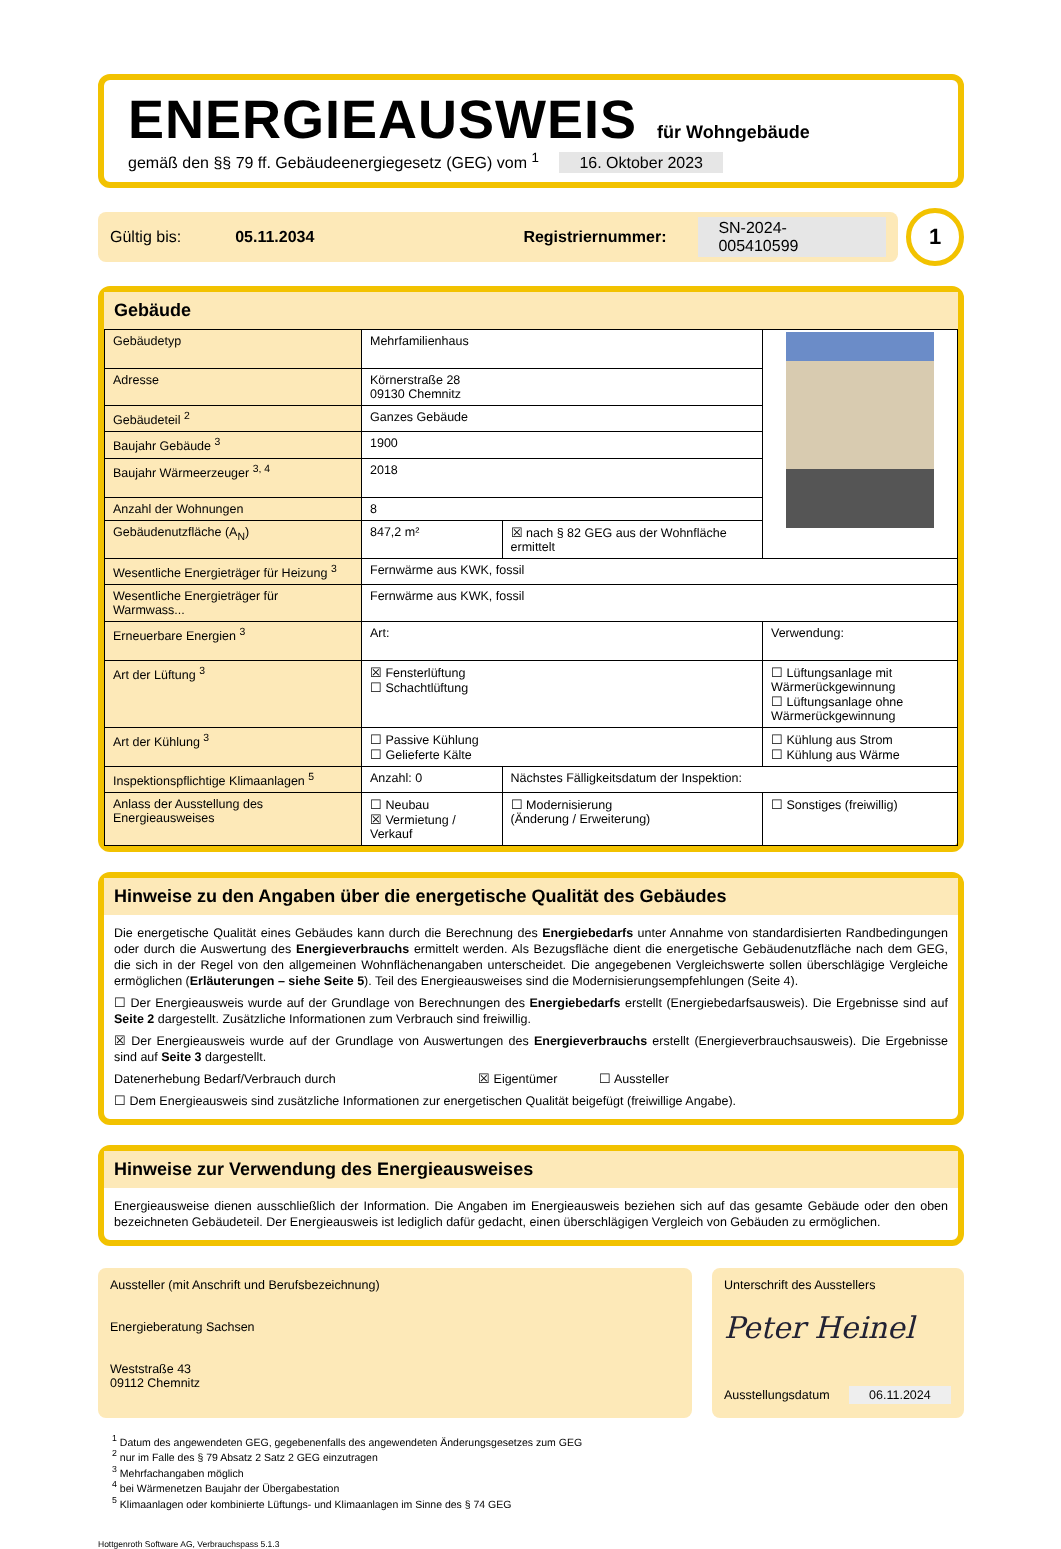ENERGIEAUSWEIS für Wohngebäude
gemäß den §§ 79 ff. Gebäudeenergiegesetz (GEG) vom <sup>1</sup> 16. Oktober 2023
Gültig bis: 05.11.2034 Registriernummer: SN-2024-005410599
1
Gebäude
| Gebäudetyp | Mehrfamilienhaus | | |
| Adresse | Körnerstraße 28 09130 Chemnitz | | |
| Gebäudeteil <sup>2</sup> | Ganzes Gebäude | | |
| Baujahr Gebäude <sup>3</sup> | 1900 | | |
| Baujahr Wärmeerzeuger <sup>3, 4</sup> | 2018 | | |
| Anzahl der Wohnungen | 8 | | |
| Gebäudenutzfläche (A<sub>N</sub>) | 847,2 m² | ☒ nach § 82 GEG aus der Wohnfläche ermittelt | |
| Wesentliche Energieträger für Heizung <sup>3</sup> | Fernwärme aus KWK, fossil | | |
| Wesentliche Energieträger für Warmwass... | Fernwärme aus KWK, fossil | | |
| Erneuerbare Energien <sup>3</sup> | Art: | | Verwendung: |
| Art der Lüftung <sup>3</sup> | ☒ Fensterlüftung ☐ Schachtlüftung | | ☐ Lüftungsanlage mit Wärmerückgewinnung ☐ Lüftungsanlage ohne Wärmerückgewinnung |
| Art der Kühlung <sup>3</sup> | ☐ Passive Kühlung ☐ Gelieferte Kälte | | ☐ Kühlung aus Strom ☐ Kühlung aus Wärme |
| Inspektionspflichtige Klimaanlagen <sup>5</sup> | Anzahl: 0 | Nächstes Fälligkeitsdatum der Inspektion: | |
| Anlass der Ausstellung des Energieausweises | ☐ Neubau ☒ Vermietung / Verkauf | ☐ Modernisierung (Änderung / Erweiterung) | ☐ Sonstiges (freiwillig) |
Hinweise zu den Angaben über die energetische Qualität des Gebäudes
Die energetische Qualität eines Gebäudes kann durch die Berechnung des Energiebedarfs unter Annahme von standardisierten Randbedingungen oder durch die Auswertung des Energieverbrauchs ermittelt werden. Als Bezugsfläche dient die energetische Gebäudenutzfläche nach dem GEG, die sich in der Regel von den allgemeinen Wohnflächenangaben unterscheidet. Die angegebenen Vergleichswerte sollen überschlägige Vergleiche ermöglichen (Erläuterungen – siehe Seite 5). Teil des Energieausweises sind die Modernisierungsempfehlungen (Seite 4).
☐ Der Energieausweis wurde auf der Grundlage von Berechnungen des Energiebedarfs erstellt (Energiebedarfsausweis). Die Ergebnisse sind auf Seite 2 dargestellt. Zusätzliche Informationen zum Verbrauch sind freiwillig.
☒ Der Energieausweis wurde auf der Grundlage von Auswertungen des Energieverbrauchs erstellt (Energieverbrauchsausweis). Die Ergebnisse sind auf Seite 3 dargestellt.
Datenerhebung Bedarf/Verbrauch durch ☒ Eigentümer ☐ Aussteller
☐ Dem Energieausweis sind zusätzliche Informationen zur energetischen Qualität beigefügt (freiwillige Angabe).
Hinweise zur Verwendung des Energieausweises
Energieausweise dienen ausschließlich der Information. Die Angaben im Energieausweis beziehen sich auf das gesamte Gebäude oder den oben bezeichneten Gebäudeteil. Der Energieausweis ist lediglich dafür gedacht, einen überschlägigen Vergleich von Gebäuden zu ermöglichen.
Aussteller (mit Anschrift und Berufsbezeichnung)
Energieberatung Sachsen
Weststraße 43
09112 Chemnitz
Unterschrift des Ausstellers
Peter Heinel
Ausstellungsdatum 06.11.2024
<sup>1</sup> Datum des angewendeten GEG, gegebenenfalls des angewendeten Änderungsgesetzes zum GEG
<sup>2</sup> nur im Falle des § 79 Absatz 2 Satz 2 GEG einzutragen
<sup>3</sup> Mehrfachangaben möglich
<sup>4</sup> bei Wärmenetzen Baujahr der Übergabestation
<sup>5</sup> Klimaanlagen oder kombinierte Lüftungs- und Klimaanlagen im Sinne des § 74 GEG
Hottgenroth Software AG, Verbrauchspass 5.1.3